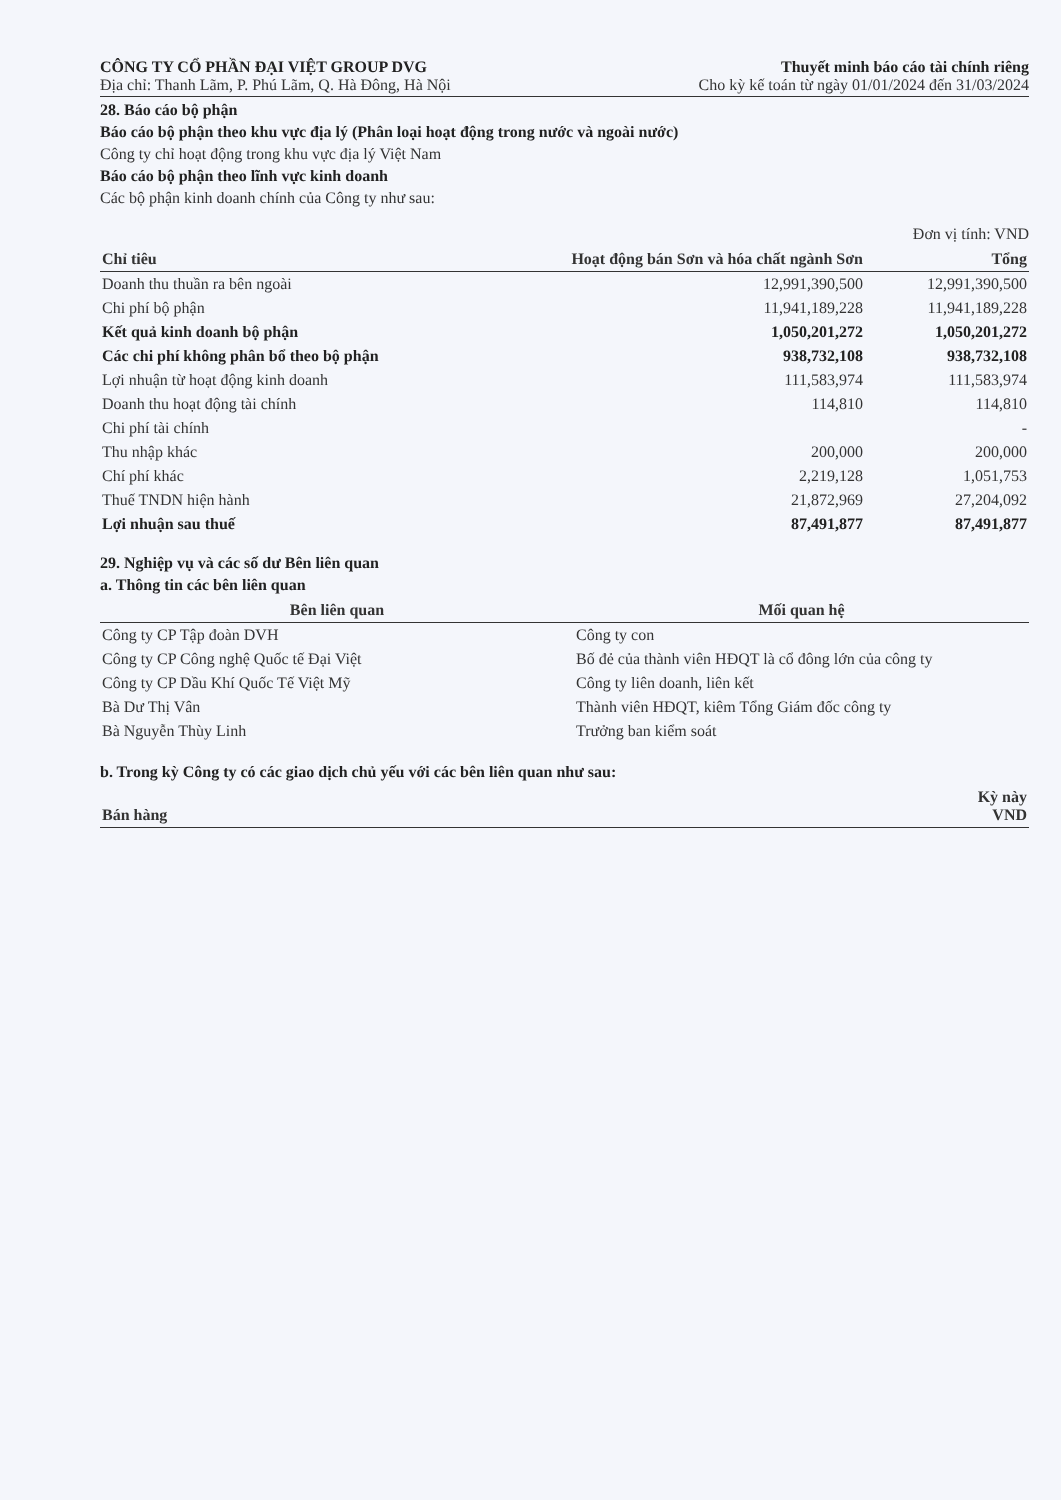CÔNG TY CỔ PHẦN ĐẠI VIỆT GROUP DVG
Địa chỉ: Thanh Lãm, P. Phú Lãm, Q. Hà Đông, Hà Nội
Thuyết minh báo cáo tài chính riêng
Cho kỳ kế toán từ ngày 01/01/2024 đến 31/03/2024
28. Báo cáo bộ phận
Báo cáo bộ phận theo khu vực địa lý (Phân loại hoạt động trong nước và ngoài nước)
Công ty chỉ hoạt động trong khu vực địa lý Việt Nam
Báo cáo bộ phận theo lĩnh vực kinh doanh
Các bộ phận kinh doanh chính của Công ty như sau:
Đơn vị tính: VND
| Chỉ tiêu | Hoạt động bán Sơn và hóa chất ngành Sơn | Tổng |
| --- | --- | --- |
| Doanh thu thuần ra bên ngoài | 12,991,390,500 | 12,991,390,500 |
| Chi phí bộ phận | 11,941,189,228 | 11,941,189,228 |
| Kết quả kinh doanh bộ phận | 1,050,201,272 | 1,050,201,272 |
| Các chi phí không phân bổ theo bộ phận | 938,732,108 | 938,732,108 |
| Lợi nhuận từ hoạt động kinh doanh | 111,583,974 | 111,583,974 |
| Doanh thu hoạt động tài chính | 114,810 | 114,810 |
| Chi phí tài chính | | - |
| Thu nhập khác | 200,000 | 200,000 |
| Chí phí khác | 2,219,128 | 1,051,753 |
| Thuế TNDN hiện hành | 21,872,969 | 27,204,092 |
| Lợi nhuận sau thuế | 87,491,877 | 87,491,877 |
29. Nghiệp vụ và các số dư Bên liên quan
a. Thông tin các bên liên quan
| Bên liên quan | Mối quan hệ |
| --- | --- |
| Công ty CP Tập đoàn DVH | Công ty con |
| Công ty CP Công nghệ Quốc tế Đại Việt | Bố đẻ của thành viên HĐQT là cổ đông lớn của công ty |
| Công ty CP Dầu Khí Quốc Tế Việt Mỹ | Công ty liên doanh, liên kết |
| Bà Dư Thị Vân | Thành viên HĐQT, kiêm Tổng Giám đốc công ty |
| Bà Nguyễn Thùy Linh | Trưởng ban kiểm soát |
b. Trong kỳ Công ty có các giao dịch chủ yếu với các bên liên quan như sau:
| Bán hàng | Kỳ này VND |
| --- | --- |